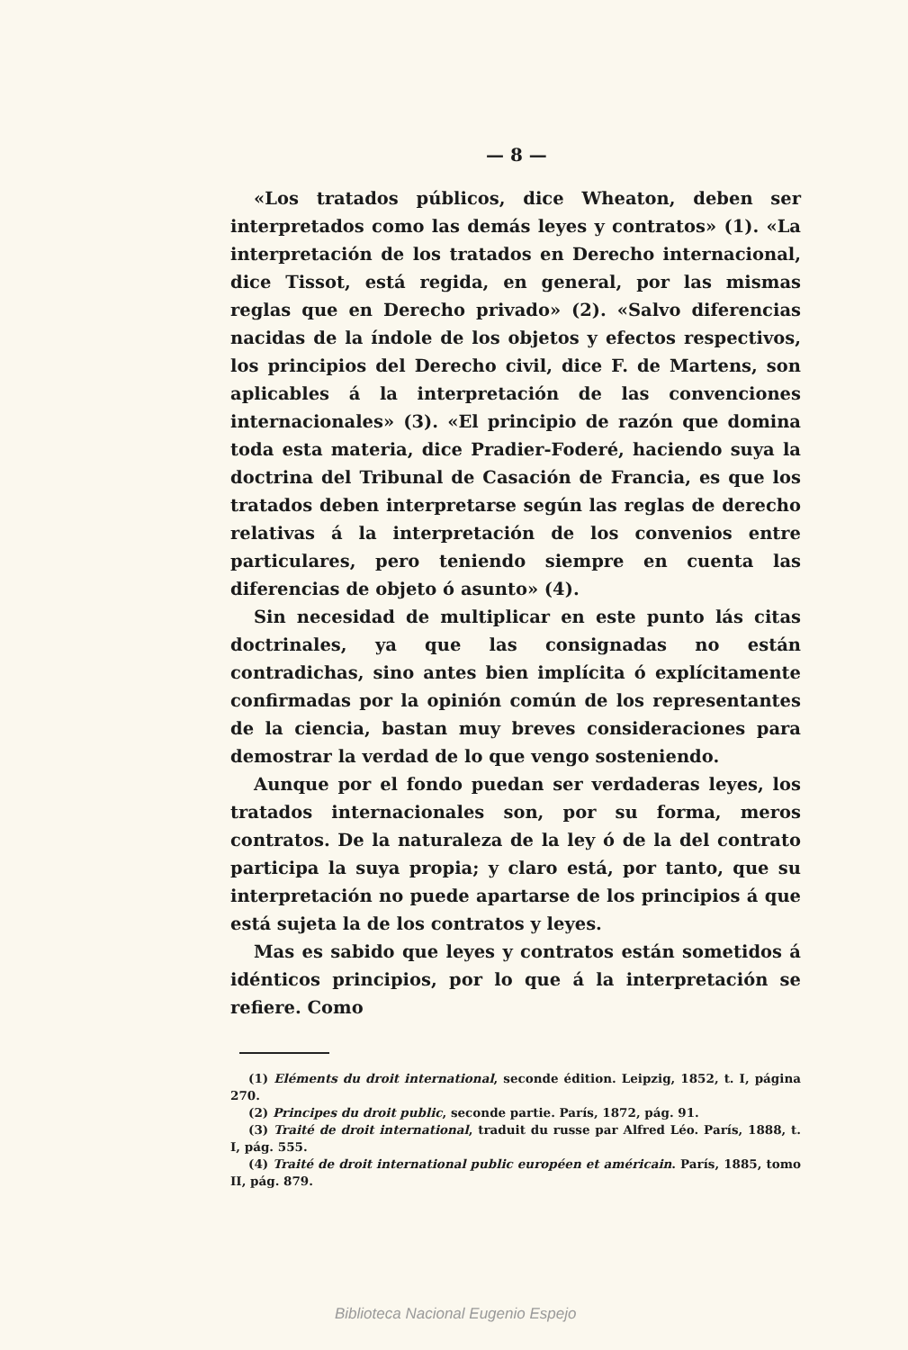— 8 —
«Los tratados públicos, dice Wheaton, deben ser interpretados como las demás leyes y contratos» (1). «La interpretación de los tratados en Derecho internacional, dice Tissot, está regida, en general, por las mismas reglas que en Derecho privado» (2). «Salvo diferencias nacidas de la índole de los objetos y efectos respectivos, los principios del Derecho civil, dice F. de Martens, son aplicables á la interpretación de las convenciones internacionales» (3). «El principio de razón que domina toda esta materia, dice Pradier-Foderé, haciendo suya la doctrina del Tribunal de Casación de Francia, es que los tratados deben interpretarse según las reglas de derecho relativas á la interpretación de los convenios entre particulares, pero teniendo siempre en cuenta las diferencias de objeto ó asunto» (4).
Sin necesidad de multiplicar en este punto lás citas doctrinales, ya que las consignadas no están contradichas, sino antes bien implícita ó explícitamente confirmadas por la opinión común de los representantes de la ciencia, bastan muy breves consideraciones para demostrar la verdad de lo que vengo sosteniendo.
Aunque por el fondo puedan ser verdaderas leyes, los tratados internacionales son, por su forma, meros contratos. De la naturaleza de la ley ó de la del contrato participa la suya propia; y claro está, por tanto, que su interpretación no puede apartarse de los principios á que está sujeta la de los contratos y leyes.
Mas es sabido que leyes y contratos están sometidos á idénticos principios, por lo que á la interpretación se refiere. Como
(1) Eléments du droit international, seconde édition. Leipzig, 1852, t. I, página 270.
(2) Principes du droit public, seconde partie. París, 1872, pág. 91.
(3) Traité de droit international, traduit du russe par Alfred Léo. París, 1888, t. I, pág. 555.
(4) Traité de droit international public européen et américain. París, 1885, tomo II, pág. 879.
Biblioteca Nacional Eugenio Espejo